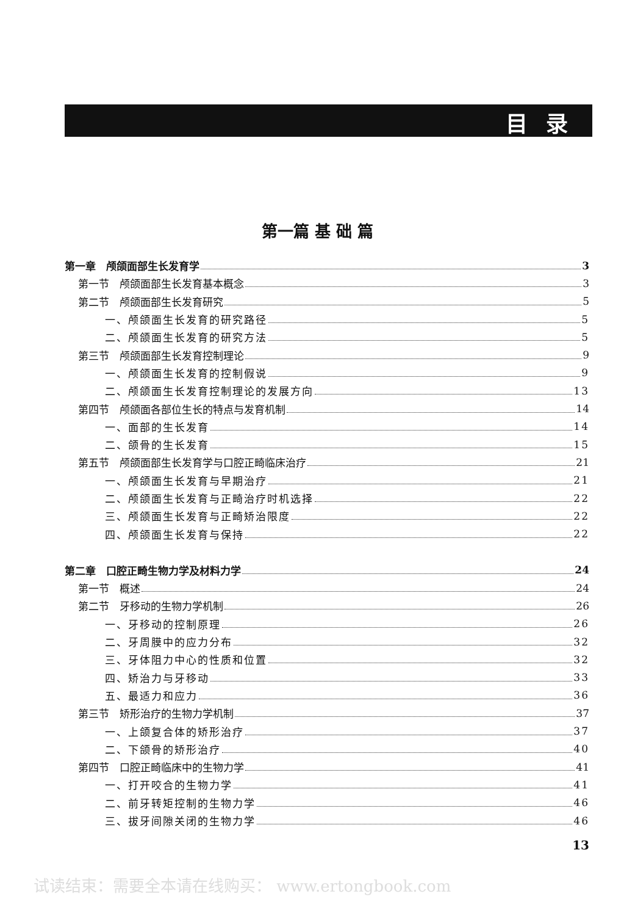目录
第一篇 基 础 篇
第一章　颅颌面部生长发育学 3
第一节　颅颌面部生长发育基本概念 3
第二节　颅颌面部生长发育研究 5
一、颅颌面生长发育的研究路径 5
二、颅颌面生长发育的研究方法 5
第三节　颅颌面部生长发育控制理论 9
一、颅颌面生长发育的控制假说 9
二、颅颌面生长发育控制理论的发展方向 13
第四节　颅颌面各部位生长的特点与发育机制 14
一、面部的生长发育 14
二、颌骨的生长发育 15
第五节　颅颌面部生长发育学与口腔正畸临床治疗 21
一、颅颌面生长发育与早期治疗 21
二、颅颌面生长发育与正畸治疗时机选择 22
三、颅颌面生长发育与正畸矫治限度 22
四、颅颌面生长发育与保持 22
第二章　口腔正畸生物力学及材料力学 24
第一节　概述 24
第二节　牙移动的生物力学机制 26
一、牙移动的控制原理 26
二、牙周膜中的应力分布 32
三、牙体阻力中心的性质和位置 32
四、矫治力与牙移动 33
五、最适力和应力 36
第三节　矫形治疗的生物力学机制 37
一、上颌复合体的矫形治疗 37
二、下颌骨的矫形治疗 40
第四节　口腔正畸临床中的生物力学 41
一、打开咬合的生物力学 41
二、前牙转矩控制的生物力学 46
三、拔牙间隙关闭的生物力学 46
13
试读结束：需要全本请在线购买： www.ertongbook.com